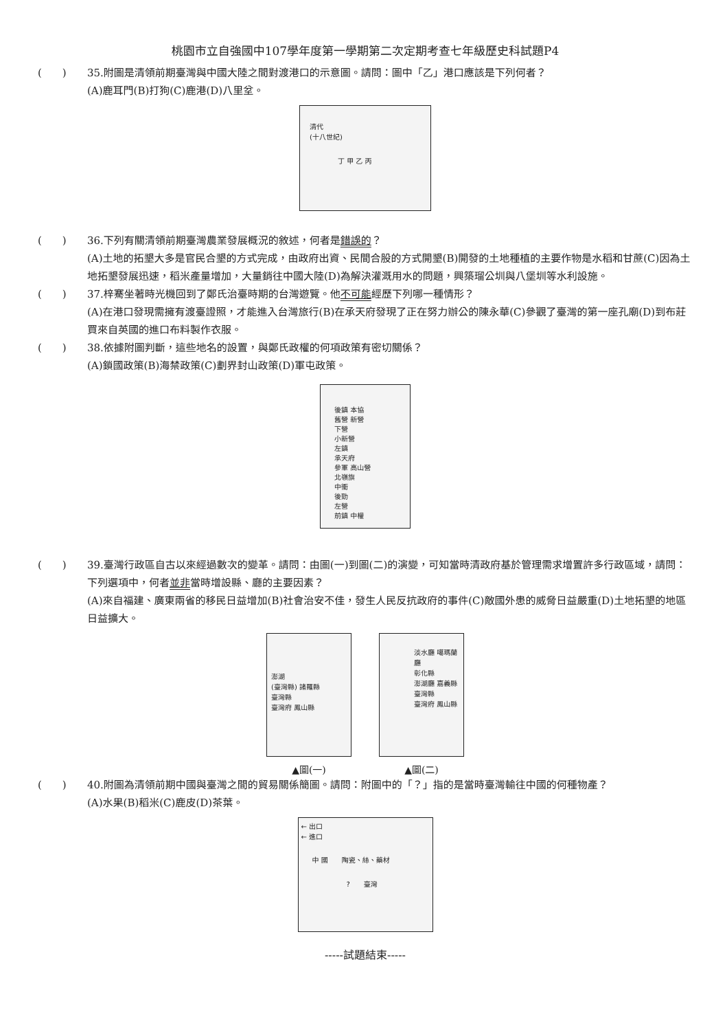桃園市立自強國中107學年度第一學期第二次定期考查七年級歷史科試題P4
(　　) 35.附圖是清領前期臺灣與中國大陸之間對渡港口的示意圖。請問：圖中「乙」港口應該是下列何者？
(A)鹿耳門(B)打狗(C)鹿港(D)八里坌。
清代
(十八世紀)
丁 甲 乙 丙
(　　) 36.下列有關清領前期臺灣農業發展概況的敘述，何者是錯誤的？
(A)土地的拓墾大多是官民合墾的方式完成，由政府出資、民間合股的方式開墾(B)開發的土地種植的主要作物是水稻和甘蔗(C)因為土地拓墾發展迅速，稻米產量增加，大量銷往中國大陸(D)為解決灌溉用水的問題，興築瑠公圳與八堡圳等水利設施。
(　　) 37.梓騫坐著時光機回到了鄭氏治臺時期的台灣遊覽。他不可能經歷下列哪一種情形？
(A)在港口發現需擁有渡臺證照，才能進入台灣旅行(B)在承天府發現了正在努力辦公的陳永華(C)參觀了臺灣的第一座孔廟(D)到布莊買來自英國的進口布料製作衣服。
(　　) 38.依據附圖判斷，這些地名的設置，與鄭氏政權的何項政策有密切關係？
(A)鎖國政策(B)海禁政策(C)劃界封山政策(D)軍屯政策。
後鎮 本協
舊營 新營
下營
小新營
左鎮
承天府
參軍 高山營
北嶺旗
中衝
後勁
左營
前鎮 中權
(　　) 39.臺灣行政區自古以來經過數次的變革。請問：由圖(一)到圖(二)的演變，可知當時清政府基於管理需求增置許多行政區域，請問：下列選項中，何者並非當時增設縣、廳的主要因素？
(A)來自福建、廣東兩省的移民日益增加(B)社會治安不佳，發生人民反抗政府的事件(C)敵國外患的威脅日益嚴重(D)土地拓墾的地區日益擴大。
澎湖
(臺灣縣) 諸羅縣
臺灣縣
臺灣府 鳳山縣
▲圖(一)
淡水廳 噶瑪蘭廳
彰化縣
澎湖廳 嘉義縣
臺灣縣
臺灣府 鳳山縣
▲圖(二)
(　　) 40.附圖為清領前期中國與臺灣之間的貿易關係簡圖。請問：附圖中的「？」指的是當時臺灣輸往中國的何種物產？
(A)水果(B)稻米(C)鹿皮(D)茶葉。
← 出口
← 進口
中 國　　陶瓷、絲、藥材
?　　臺灣
-----試題結束-----